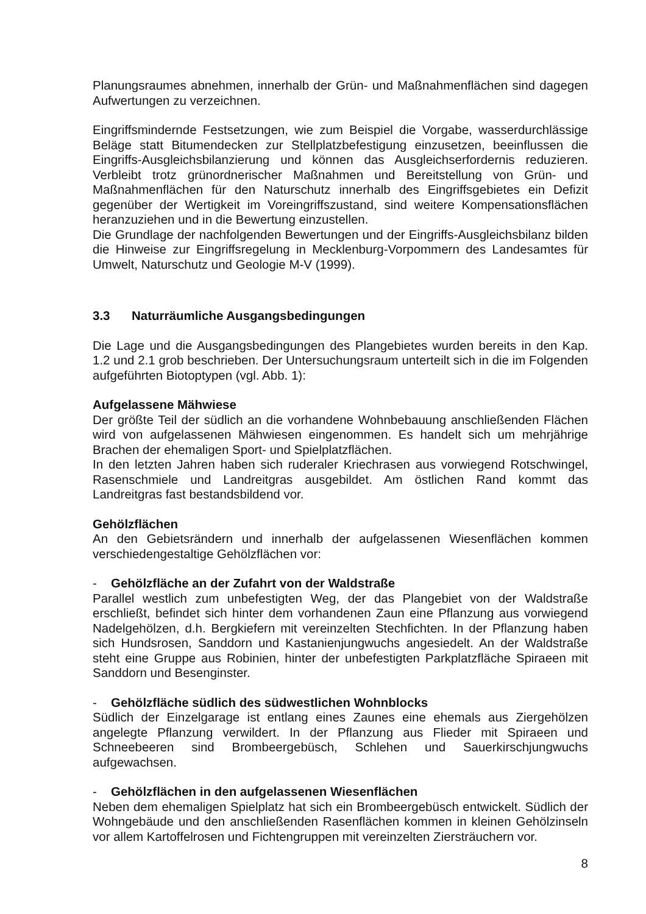Planungsraumes abnehmen, innerhalb der Grün- und Maßnahmenflächen sind dagegen Aufwertungen zu verzeichnen.
Eingriffsmindernde Festsetzungen, wie zum Beispiel die Vorgabe, wasserdurchlässige Beläge statt Bitumendecken zur Stellplatzbefestigung einzusetzen, beeinflussen die Eingriffs-Ausgleichsbilanzierung und können das Ausgleichserfordernis reduzieren. Verbleibt trotz grünordnerischer Maßnahmen und Bereitstellung von Grün- und Maßnahmenflächen für den Naturschutz innerhalb des Eingriffsgebietes ein Defizit gegenüber der Wertigkeit im Voreingriffszustand, sind weitere Kompensationsflächen heranzuziehen und in die Bewertung einzustellen.
Die Grundlage der nachfolgenden Bewertungen und der Eingriffs-Ausgleichsbilanz bilden die Hinweise zur Eingriffsregelung in Mecklenburg-Vorpommern des Landesamtes für Umwelt, Naturschutz und Geologie M-V (1999).
3.3 Naturräumliche Ausgangsbedingungen
Die Lage und die Ausgangsbedingungen des Plangebietes wurden bereits in den Kap. 1.2 und 2.1 grob beschrieben. Der Untersuchungsraum unterteilt sich in die im Folgenden aufgeführten Biotoptypen (vgl. Abb. 1):
Aufgelassene Mähwiese
Der größte Teil der südlich an die vorhandene Wohnbebauung anschließenden Flächen wird von aufgelassenen Mähwiesen eingenommen. Es handelt sich um mehrjährige Brachen der ehemaligen Sport- und Spielplatzflächen.
In den letzten Jahren haben sich ruderaler Kriechrasen aus vorwiegend Rotschwingel, Rasenschmiele und Landreitgras ausgebildet. Am östlichen Rand kommt das Landreitgras fast bestandsbildend vor.
Gehölzflächen
An den Gebietsrändern und innerhalb der aufgelassenen Wiesenflächen kommen verschiedengestaltige Gehölzflächen vor:
- Gehölzfläche an der Zufahrt von der Waldstraße
Parallel westlich zum unbefestigten Weg, der das Plangebiet von der Waldstraße erschließt, befindet sich hinter dem vorhandenen Zaun eine Pflanzung aus vorwiegend Nadelgehölzen, d.h. Bergkiefern mit vereinzelten Stechfichten. In der Pflanzung haben sich Hundsrosen, Sanddorn und Kastanienjungwuchs angesiedelt. An der Waldstraße steht eine Gruppe aus Robinien, hinter der unbefestigten Parkplatzfläche Spiraeen mit Sanddorn und Besenginster.
- Gehölzfläche südlich des südwestlichen Wohnblocks
Südlich der Einzelgarage ist entlang eines Zaunes eine ehemals aus Ziergehölzen angelegte Pflanzung verwildert. In der Pflanzung aus Flieder mit Spiraeen und Schneebeeren sind Brombeergebüsch, Schlehen und Sauerkirschjungwuchs aufgewachsen.
- Gehölzflächen in den aufgelassenen Wiesenflächen
Neben dem ehemaligen Spielplatz hat sich ein Brombeergebüsch entwickelt. Südlich der Wohngebäude und den anschließenden Rasenflächen kommen in kleinen Gehölzinseln vor allem Kartoffelrosen und Fichtengruppen mit vereinzelten Ziersträuchern vor.
8